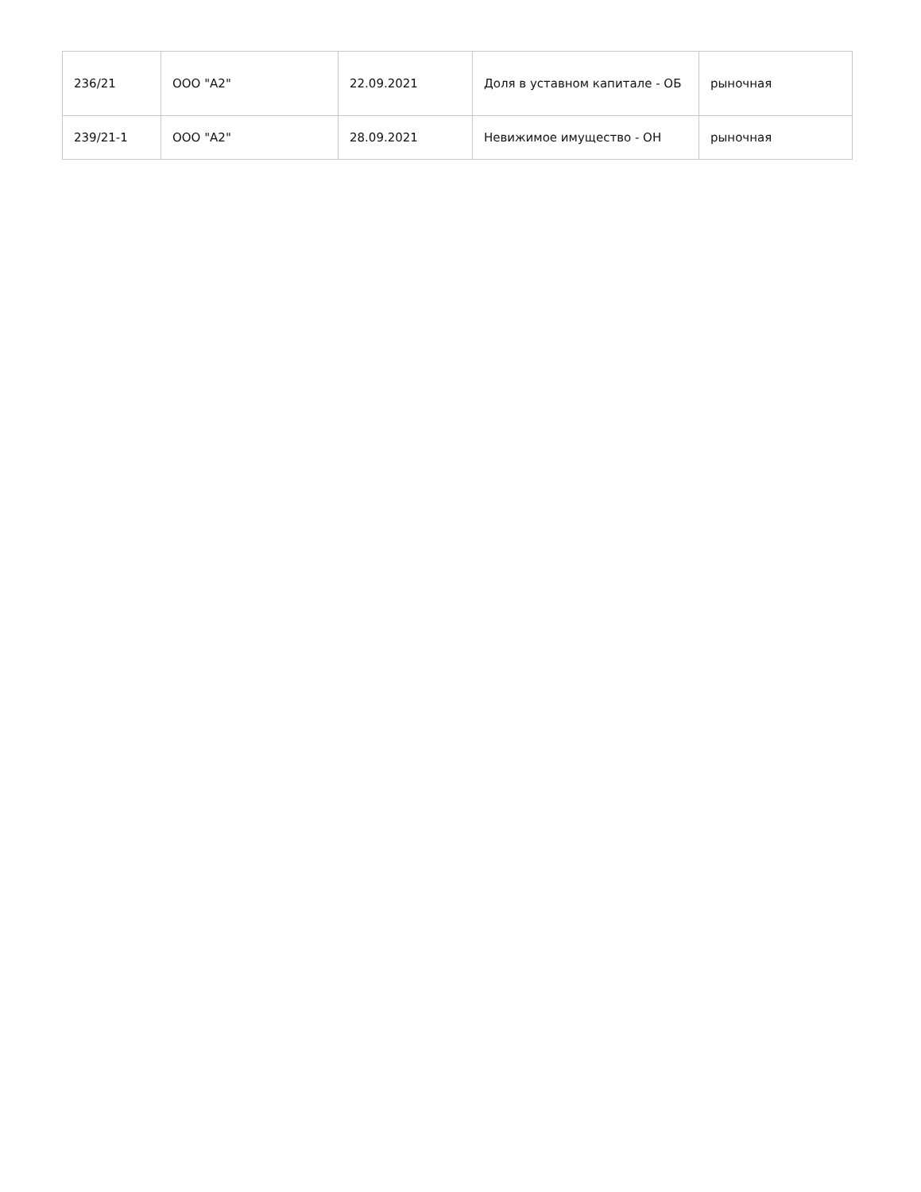| 236/21 | ООО "А2" | 22.09.2021 | Доля в уставном капитале - ОБ | рыночная |
| 239/21-1 | ООО "А2" | 28.09.2021 | Невижимое имущество - ОН | рыночная |